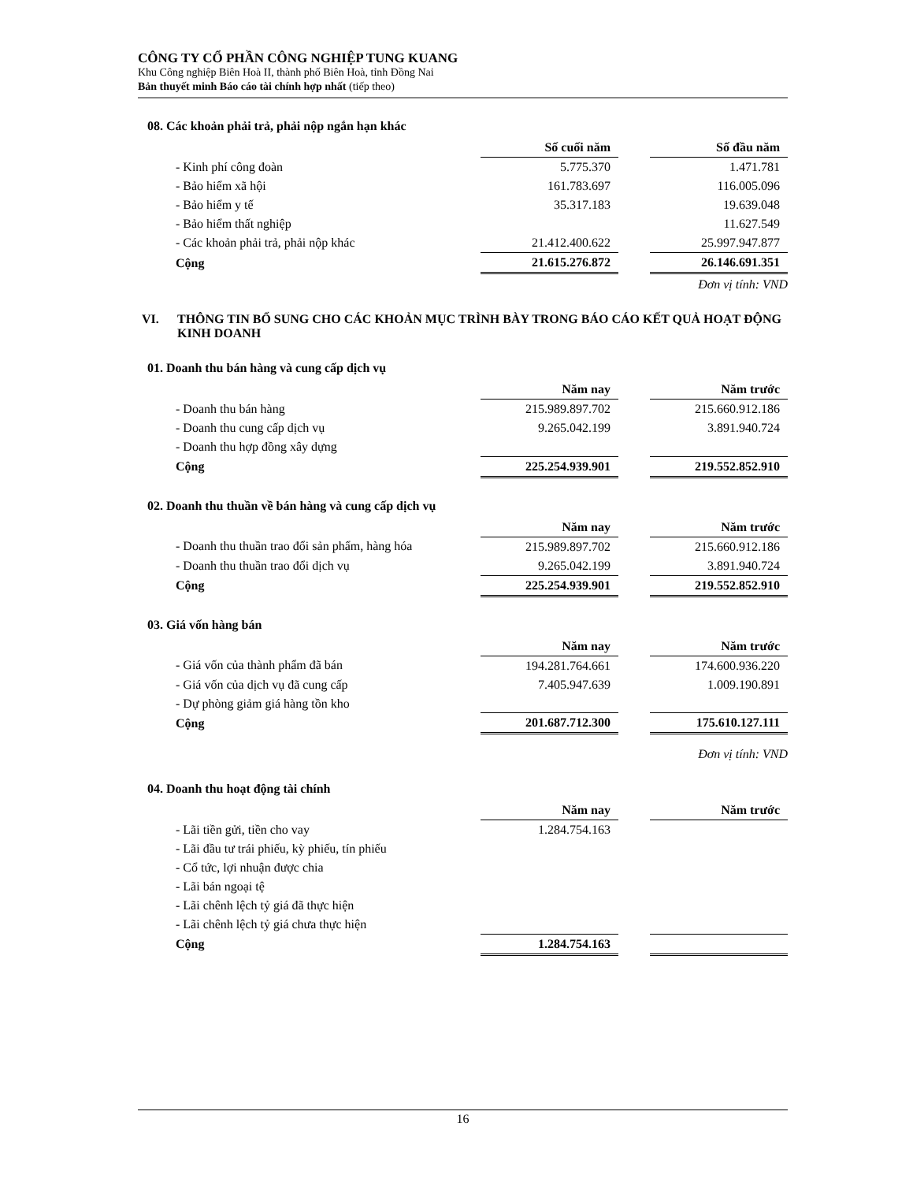CÔNG TY CỔ PHẦN CÔNG NGHIỆP TUNG KUANG
Khu Công nghiệp Biên Hoà II, thành phố Biên Hoà, tỉnh Đồng Nai
Bản thuyết minh Báo cáo tài chính hợp nhất (tiếp theo)
08. Các khoản phải trả, phải nộp ngắn hạn khác
| | Số cuối năm | | Số đầu năm |
| - Kinh phí công đoàn | 5.775.370 | | 1.471.781 |
| - Bảo hiểm xã hội | 161.783.697 | | 116.005.096 |
| - Bảo hiểm y tế | 35.317.183 | | 19.639.048 |
| - Bảo hiểm thất nghiệp | | | 11.627.549 |
| - Các khoản phải trả, phải nộp khác | 21.412.400.622 | | 25.997.947.877 |
| Cộng | 21.615.276.872 | | 26.146.691.351 |
Đơn vị tính: VND
VI. THÔNG TIN BỔ SUNG CHO CÁC KHOẢN MỤC TRÌNH BÀY TRONG BÁO CÁO KẾT QUẢ HOẠT ĐỘNG KINH DOANH
01. Doanh thu bán hàng và cung cấp dịch vụ
| | Năm nay | | Năm trước |
| - Doanh thu bán hàng | 215.989.897.702 | | 215.660.912.186 |
| - Doanh thu cung cấp dịch vụ | 9.265.042.199 | | 3.891.940.724 |
| - Doanh thu hợp đồng xây dựng | | | |
| Cộng | 225.254.939.901 | | 219.552.852.910 |
02. Doanh thu thuần về bán hàng và cung cấp dịch vụ
| | Năm nay | | Năm trước |
| - Doanh thu thuần trao đổi sản phẩm, hàng hóa | 215.989.897.702 | | 215.660.912.186 |
| - Doanh thu thuần trao đổi dịch vụ | 9.265.042.199 | | 3.891.940.724 |
| Cộng | 225.254.939.901 | | 219.552.852.910 |
03. Giá vốn hàng bán
| | Năm nay | | Năm trước |
| - Giá vốn của thành phẩm đã bán | 194.281.764.661 | | 174.600.936.220 |
| - Giá vốn của dịch vụ đã cung cấp | 7.405.947.639 | | 1.009.190.891 |
| - Dự phòng giảm giá hàng tồn kho | | | |
| Cộng | 201.687.712.300 | | 175.610.127.111 |
Đơn vị tính: VND
04. Doanh thu hoạt động tài chính
| | Năm nay | | Năm trước |
| - Lãi tiền gửi, tiền cho vay | 1.284.754.163 | | |
| - Lãi đầu tư trái phiếu, kỳ phiếu, tín phiếu | | | |
| - Cổ tức, lợi nhuận được chia | | | |
| - Lãi bán ngoại tệ | | | |
| - Lãi chênh lệch tỷ giá đã thực hiện | | | |
| - Lãi chênh lệch tỷ giá chưa thực hiện | | | |
| Cộng | 1.284.754.163 | | |
16